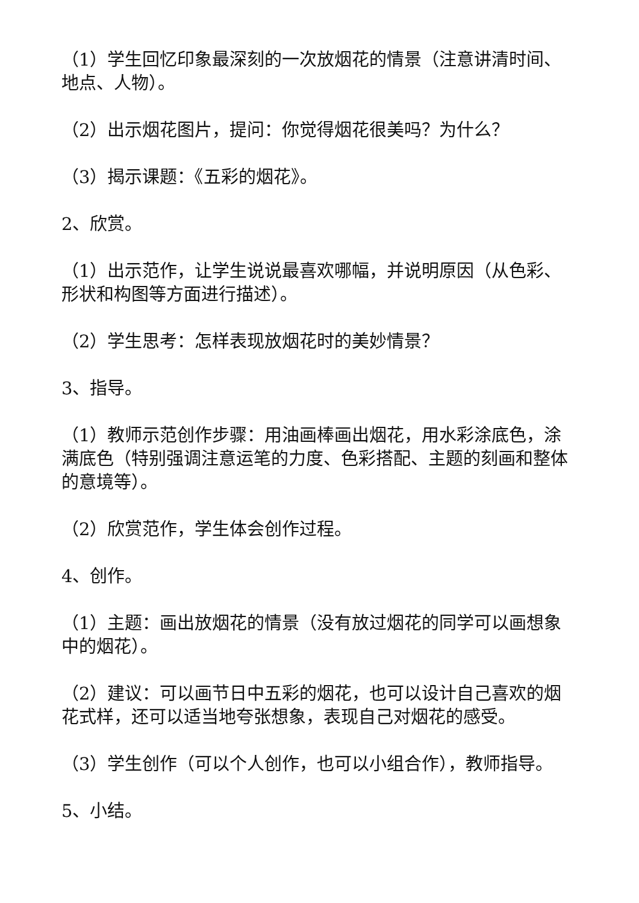（1）学生回忆印象最深刻的一次放烟花的情景（注意讲清时间、地点、人物）。
（2）出示烟花图片，提问：你觉得烟花很美吗？为什么？
（3）揭示课题：《五彩的烟花》。
2、欣赏。
（1）出示范作，让学生说说最喜欢哪幅，并说明原因（从色彩、形状和构图等方面进行描述）。
（2）学生思考：怎样表现放烟花时的美妙情景？
3、指导。
（1）教师示范创作步骤：用油画棒画出烟花，用水彩涂底色，涂满底色（特别强调注意运笔的力度、色彩搭配、主题的刻画和整体的意境等）。
（2）欣赏范作，学生体会创作过程。
4、创作。
（1）主题：画出放烟花的情景（没有放过烟花的同学可以画想象中的烟花）。
（2）建议：可以画节日中五彩的烟花，也可以设计自己喜欢的烟花式样，还可以适当地夸张想象，表现自己对烟花的感受。
（3）学生创作（可以个人创作，也可以小组合作），教师指导。
5、小结。